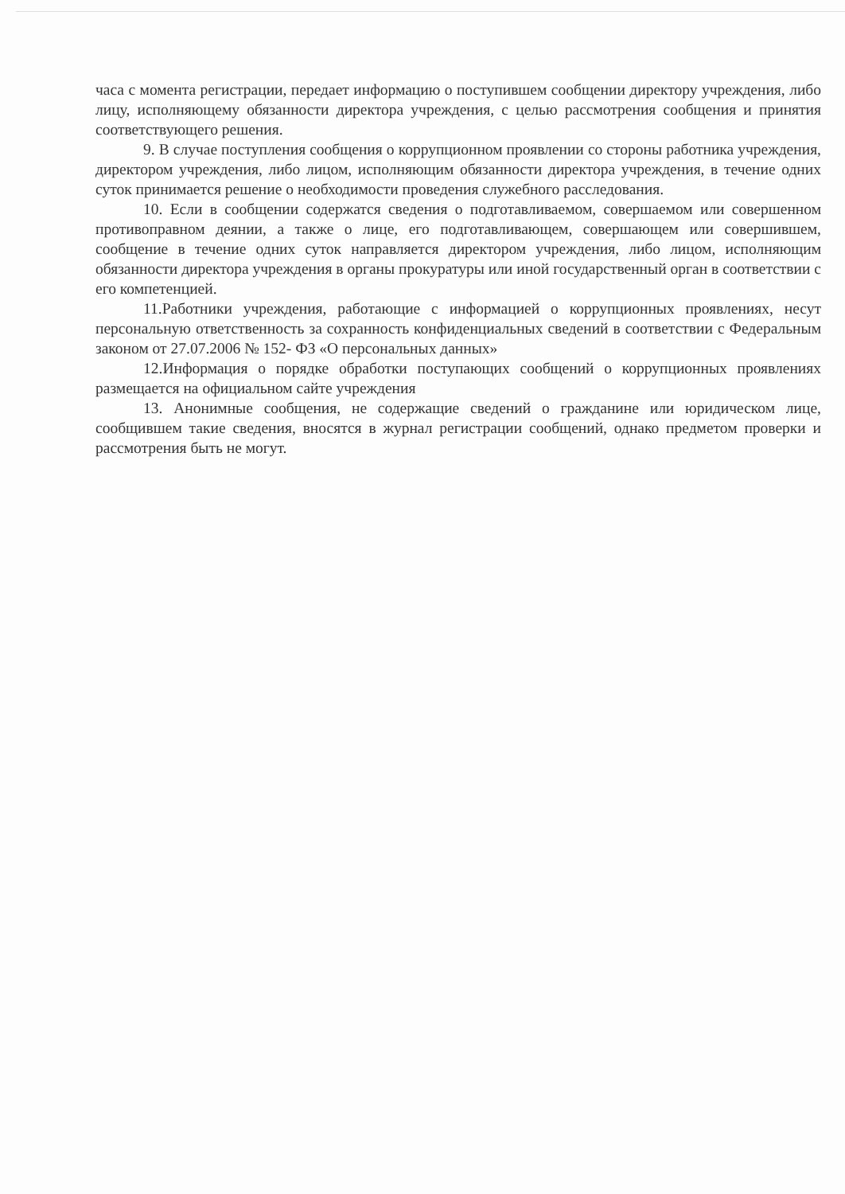часа с момента регистрации, передает информацию о поступившем сообщении директору учреждения, либо лицу, исполняющему обязанности директора учреждения, с целью рассмотрения сообщения и принятия соответствующего решения.
9. В случае поступления сообщения о коррупционном проявлении со стороны работника учреждения, директором учреждения, либо лицом, исполняющим обязанности директора учреждения, в течение одних суток принимается решение о необходимости проведения служебного расследования.
10. Если в сообщении содержатся сведения о подготавливаемом, совершаемом или совершенном противоправном деянии, а также о лице, его подготавливающем, совершающем или совершившем, сообщение в течение одних суток направляется директором учреждения, либо лицом, исполняющим обязанности директора учреждения в органы прокуратуры или иной государственный орган в соответствии с его компетенцией.
11.Работники учреждения, работающие с информацией о коррупционных проявлениях, несут персональную ответственность за сохранность конфиденциальных сведений в соответствии с Федеральным законом от 27.07.2006 № 152- ФЗ «О персональных данных»
12.Информация о порядке обработки поступающих сообщений о коррупционных проявлениях размещается на официальном сайте учреждения
13. Анонимные сообщения, не содержащие сведений о гражданине или юридическом лице, сообщившем такие сведения, вносятся в журнал регистрации сообщений, однако предметом проверки и рассмотрения быть не могут.